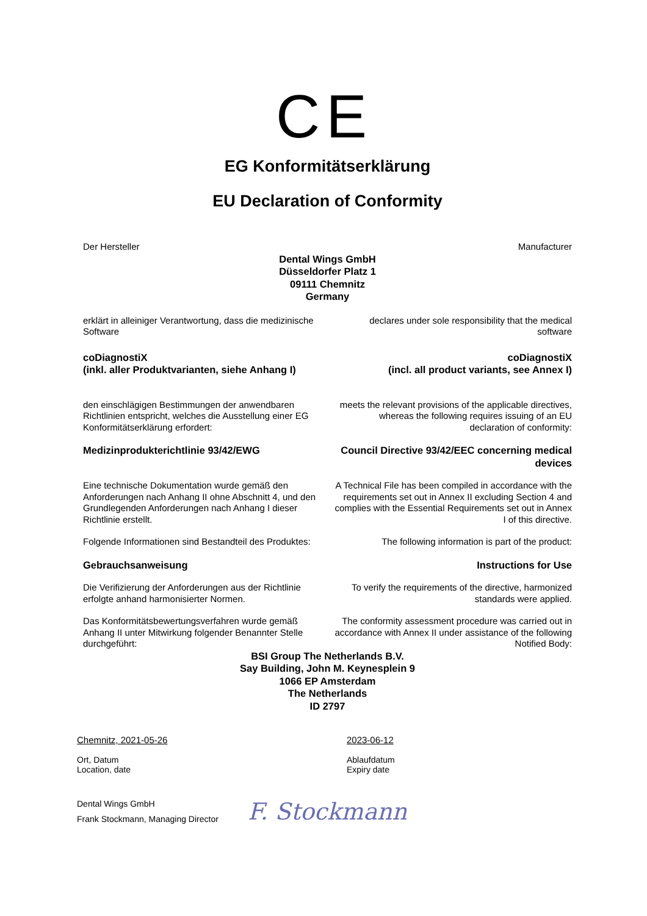CE
EG Konformitätserklärung
EU Declaration of Conformity
Der Hersteller Manufacturer
Dental Wings GmbH
Düsseldorfer Platz 1
09111 Chemnitz
Germany
erklärt in alleiniger Verantwortung, dass die medizinische Software
declares under sole responsibility that the medical software
coDiagnostiX
(inkl. aller Produktvarianten, siehe Anhang I)
coDiagnostiX
(incl. all product variants, see Annex I)
den einschlägigen Bestimmungen der anwendbaren Richtlinien entspricht, welches die Ausstellung einer EG Konformitätserklärung erfordert:
meets the relevant provisions of the applicable directives, whereas the following requires issuing of an EU declaration of conformity:
Medizinprodukterichtlinie 93/42/EWG Council Directive 93/42/EEC concerning medical devices
Eine technische Dokumentation wurde gemäß den Anforderungen nach Anhang II ohne Abschnitt 4, und den Grundlegenden Anforderungen nach Anhang I dieser Richtlinie erstellt.
A Technical File has been compiled in accordance with the requirements set out in Annex II excluding Section 4 and complies with the Essential Requirements set out in Annex I of this directive.
Folgende Informationen sind Bestandteil des Produktes:
The following information is part of the product:
Gebrauchsanweisung Instructions for Use
Die Verifizierung der Anforderungen aus der Richtlinie erfolgte anhand harmonisierter Normen.
To verify the requirements of the directive, harmonized standards were applied.
Das Konformitätsbewertungsverfahren wurde gemäß Anhang II unter Mitwirkung folgender Benannter Stelle durchgeführt:
The conformity assessment procedure was carried out in accordance with Annex II under assistance of the following Notified Body:
BSI Group The Netherlands B.V.
Say Building, John M. Keynesplein 9
1066 EP Amsterdam
The Netherlands
ID 2797
Chemnitz, 2021-05-26
Ort, Datum
Location, date
2023-06-12
Ablaufdatum
Expiry date
Dental Wings GmbH
Frank Stockmann, Managing Director
F. Stockmann